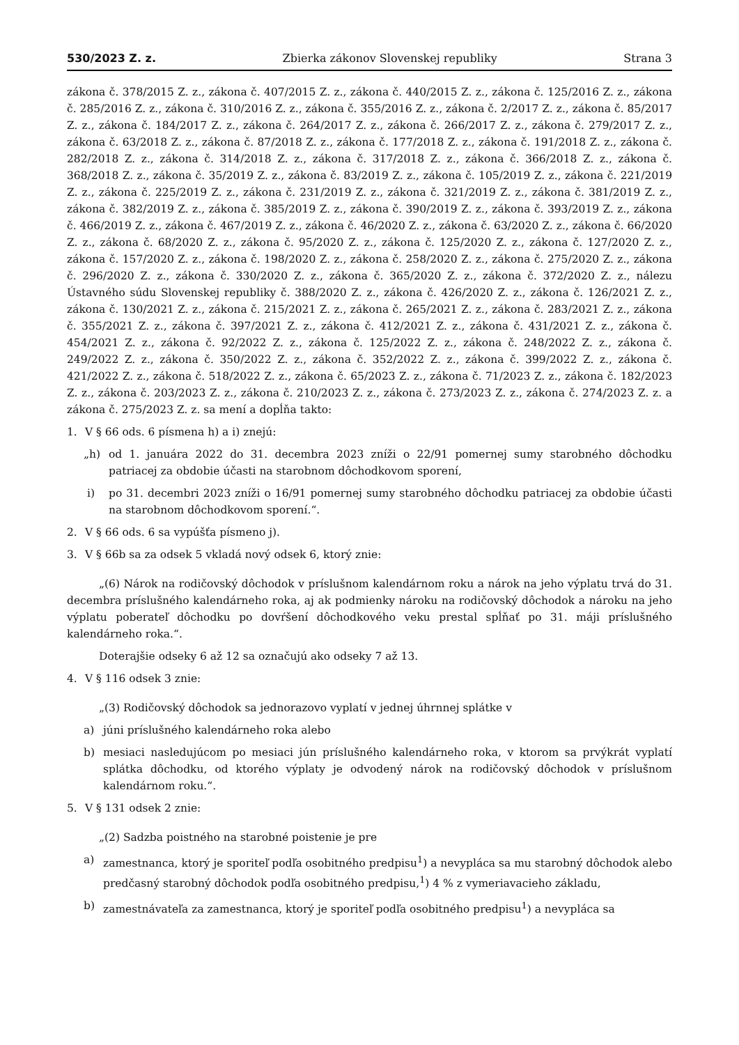530/2023 Z. z. Zbierka zákonov Slovenskej republiky Strana 3
zákona č. 378/2015 Z. z., zákona č. 407/2015 Z. z., zákona č. 440/2015 Z. z., zákona č. 125/2016 Z. z., zákona č. 285/2016 Z. z., zákona č. 310/2016 Z. z., zákona č. 355/2016 Z. z., zákona č. 2/2017 Z. z., zákona č. 85/2017 Z. z., zákona č. 184/2017 Z. z., zákona č. 264/2017 Z. z., zákona č. 266/2017 Z. z., zákona č. 279/2017 Z. z., zákona č. 63/2018 Z. z., zákona č. 87/2018 Z. z., zákona č. 177/2018 Z. z., zákona č. 191/2018 Z. z., zákona č. 282/2018 Z. z., zákona č. 314/2018 Z. z., zákona č. 317/2018 Z. z., zákona č. 366/2018 Z. z., zákona č. 368/2018 Z. z., zákona č. 35/2019 Z. z., zákona č. 83/2019 Z. z., zákona č. 105/2019 Z. z., zákona č. 221/2019 Z. z., zákona č. 225/2019 Z. z., zákona č. 231/2019 Z. z., zákona č. 321/2019 Z. z., zákona č. 381/2019 Z. z., zákona č. 382/2019 Z. z., zákona č. 385/2019 Z. z., zákona č. 390/2019 Z. z., zákona č. 393/2019 Z. z., zákona č. 466/2019 Z. z., zákona č. 467/2019 Z. z., zákona č. 46/2020 Z. z., zákona č. 63/2020 Z. z., zákona č. 66/2020 Z. z., zákona č. 68/2020 Z. z., zákona č. 95/2020 Z. z., zákona č. 125/2020 Z. z., zákona č. 127/2020 Z. z., zákona č. 157/2020 Z. z., zákona č. 198/2020 Z. z., zákona č. 258/2020 Z. z., zákona č. 275/2020 Z. z., zákona č. 296/2020 Z. z., zákona č. 330/2020 Z. z., zákona č. 365/2020 Z. z., zákona č. 372/2020 Z. z., nálezu Ústavného súdu Slovenskej republiky č. 388/2020 Z. z., zákona č. 426/2020 Z. z., zákona č. 126/2021 Z. z., zákona č. 130/2021 Z. z., zákona č. 215/2021 Z. z., zákona č. 265/2021 Z. z., zákona č. 283/2021 Z. z., zákona č. 355/2021 Z. z., zákona č. 397/2021 Z. z., zákona č. 412/2021 Z. z., zákona č. 431/2021 Z. z., zákona č. 454/2021 Z. z., zákona č. 92/2022 Z. z., zákona č. 125/2022 Z. z., zákona č. 248/2022 Z. z., zákona č. 249/2022 Z. z., zákona č. 350/2022 Z. z., zákona č. 352/2022 Z. z., zákona č. 399/2022 Z. z., zákona č. 421/2022 Z. z., zákona č. 518/2022 Z. z., zákona č. 65/2023 Z. z., zákona č. 71/2023 Z. z., zákona č. 182/2023 Z. z., zákona č. 203/2023 Z. z., zákona č. 210/2023 Z. z., zákona č. 273/2023 Z. z., zákona č. 274/2023 Z. z. a zákona č. 275/2023 Z. z. sa mení a dopĺňa takto:
1. V § 66 ods. 6 písmena h) a i) znejú:
„h) od 1. januára 2022 do 31. decembra 2023 zníži o 22/91 pomernej sumy starobného dôchodku patriacej za obdobie účasti na starobnom dôchodkovom sporení,
i) po 31. decembri 2023 zníži o 16/91 pomernej sumy starobného dôchodku patriacej za obdobie účasti na starobnom dôchodkovom sporení.“.
2. V § 66 ods. 6 sa vypúšťa písmeno j).
3. V § 66b sa za odsek 5 vkladá nový odsek 6, ktorý znie:
„(6) Nárok na rodičovský dôchodok v príslušnom kalendárnom roku a nárok na jeho výplatu trvá do 31. decembra príslušného kalendárneho roka, aj ak podmienky nároku na rodičovský dôchodok a nároku na jeho výplatu poberateľ dôchodku po dovŕšení dôchodkového veku prestal spĺňať po 31. máji príslušného kalendárneho roka.“.
Doterajšie odseky 6 až 12 sa označujú ako odseky 7 až 13.
4. V § 116 odsek 3 znie:
„(3) Rodičovský dôchodok sa jednorazovo vyplatí v jednej úhrnnej splátke v
a) júni príslušného kalendárneho roka alebo
b) mesiaci nasledujúcom po mesiaci jún príslušného kalendárneho roka, v ktorom sa prvýkrát vyplatí splátka dôchodku, od ktorého výplaty je odvodený nárok na rodičovský dôchodok v príslušnom kalendárnom roku.“.
5. V § 131 odsek 2 znie:
„(2) Sadzba poistného na starobné poistenie je pre
a) zamestnanca, ktorý je sporiteľ podľa osobitného predpisu<sup>1</sup>) a nevypláca sa mu starobný dôchodok alebo predčasný starobný dôchodok podľa osobitného predpisu,<sup>1</sup>) 4 % z vymeriavacieho základu,
b) zamestnávateľa za zamestnanca, ktorý je sporiteľ podľa osobitného predpisu<sup>1</sup>) a nevypláca sa